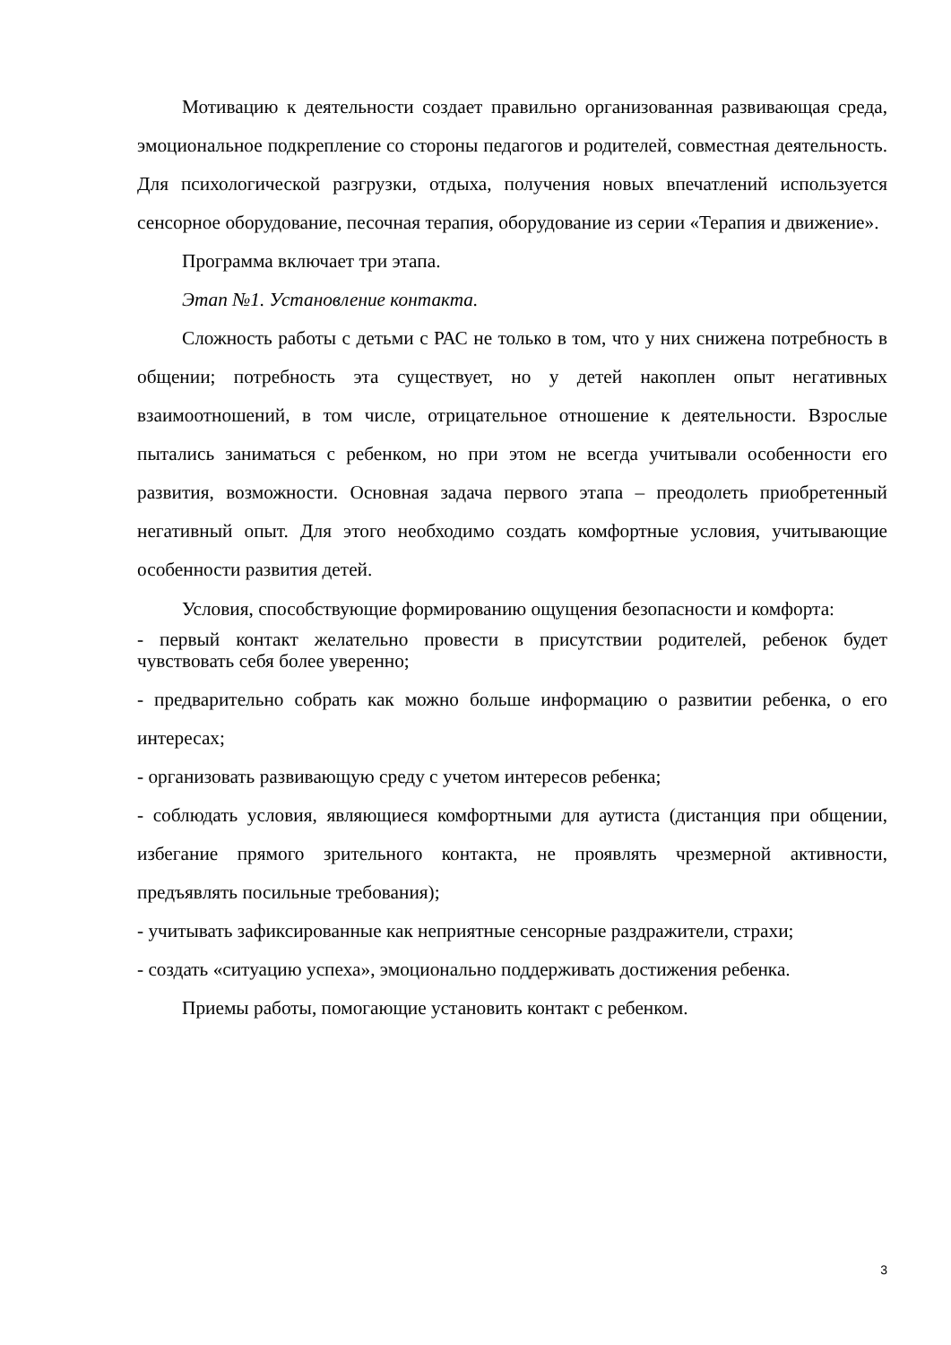Мотивацию к деятельности создает правильно организованная развивающая среда, эмоциональное подкрепление со стороны педагогов и родителей, совместная деятельность. Для психологической разгрузки, отдыха, получения новых впечатлений используется сенсорное оборудование, песочная терапия, оборудование из серии «Терапия и движение».
Программа включает три этапа.
Этап №1. Установление контакта.
Сложность работы с детьми с РАС не только в том, что у них снижена потребность в общении; потребность эта существует, но у детей накоплен опыт негативных взаимоотношений, в том числе, отрицательное отношение к деятельности. Взрослые пытались заниматься с ребенком, но при этом не всегда учитывали особенности его развития, возможности. Основная задача первого этапа – преодолеть приобретенный негативный опыт. Для этого необходимо создать комфортные условия, учитывающие особенности развития детей.
Условия, способствующие формированию ощущения безопасности и комфорта:
- первый контакт желательно провести в присутствии родителей, ребенок будет чувствовать себя более уверенно;
- предварительно собрать как можно больше информацию о развитии ребенка, о его интересах;
- организовать развивающую среду с учетом интересов ребенка;
- соблюдать условия, являющиеся комфортными для аутиста (дистанция при общении, избегание прямого зрительного контакта, не проявлять чрезмерной активности, предъявлять посильные требования);
- учитывать зафиксированные как неприятные сенсорные раздражители, страхи;
- создать «ситуацию успеха», эмоционально поддерживать достижения ребенка.
Приемы работы, помогающие установить контакт с ребенком.
3